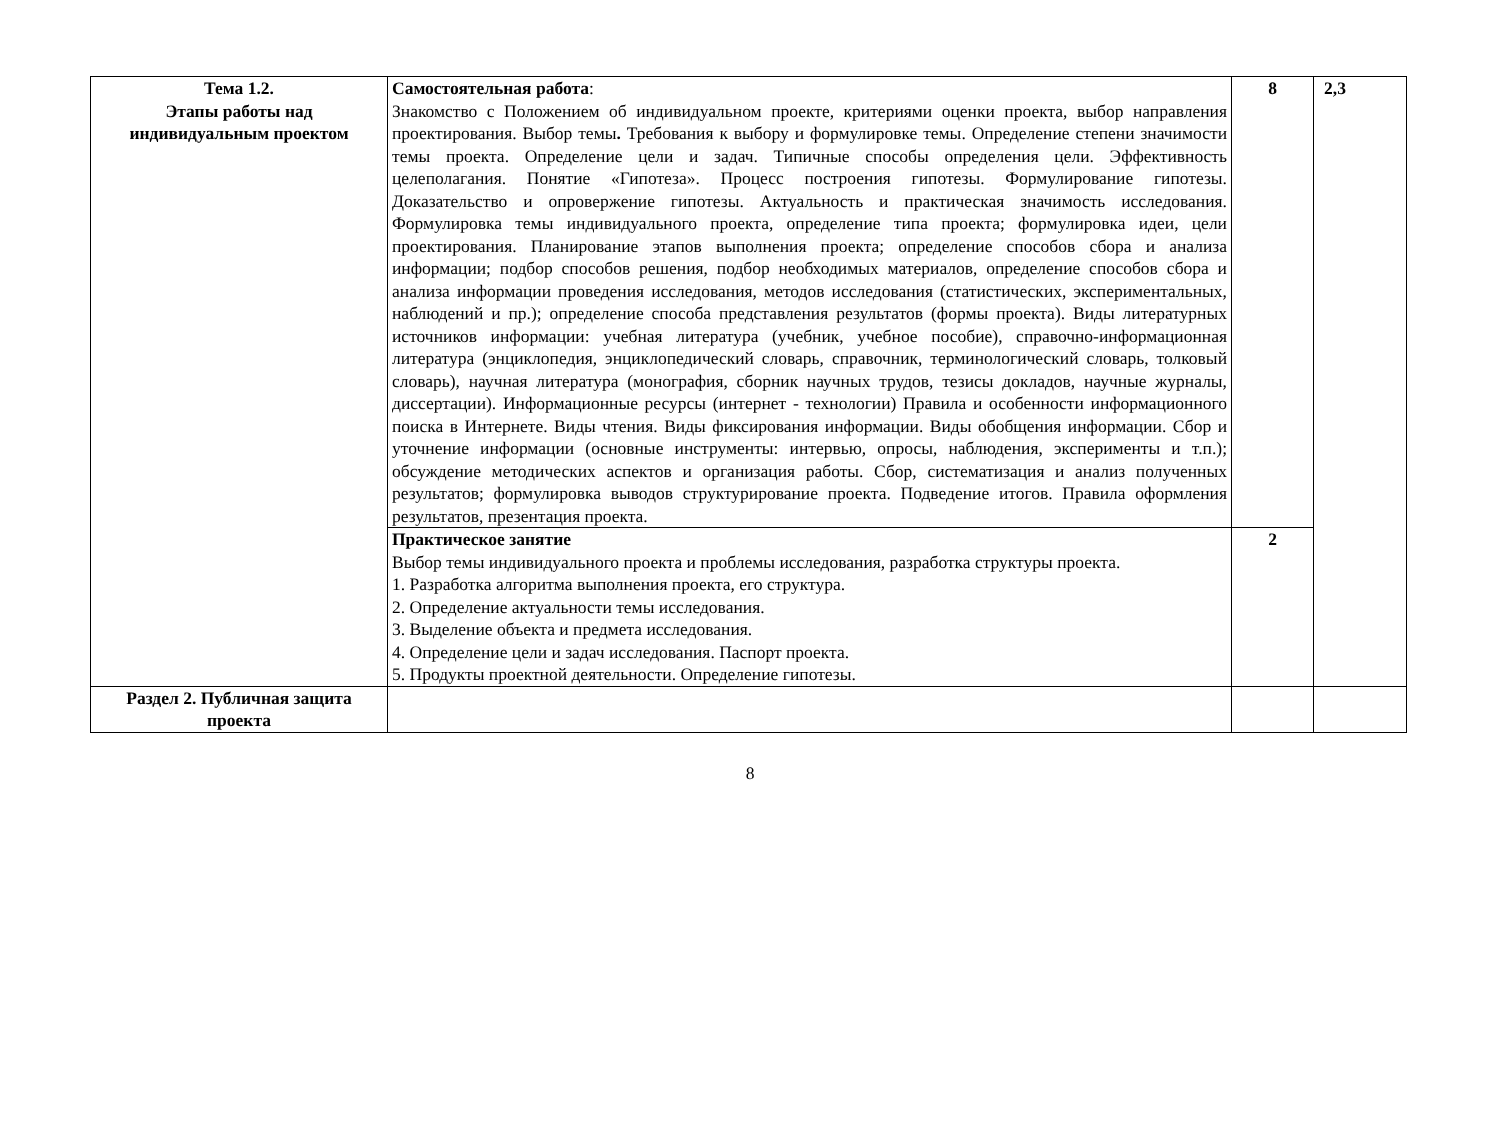| Тема 1.2. Этапы работы над индивидуальным проектом | Самостоятельная работа : Знакомство с Положением об индивидуальном проекте, критериями оценки проекта, выбор направления проектирования. Выбор темы . Требования к выбору и формулировке темы. Определение степени значимости темы проекта. Определение цели и задач. Типичные способы определения цели. Эффективность целеполагания. Понятие «Гипотеза». Процесс построения гипотезы. Формулирование гипотезы. Доказательство и опровержение гипотезы. Актуальность и практическая значимость исследования. Формулировка темы индивидуального проекта, определение типа проекта; формулировка идеи, цели проектирования. Планирование этапов выполнения проекта; определение способов сбора и анализа информации; подбор способов решения, подбор необходимых материалов, определение способов сбора и анализа информации проведения исследования, методов исследования (статистических, экспериментальных, наблюдений и пр.); определение способа представления результатов (формы проекта). Виды литературных источников информации: учебная литература (учебник, учебное пособие), справочно-информационная литература (энциклопедия, энциклопедический словарь, справочник, терминологический словарь, толковый словарь), научная литература (монография, сборник научных трудов, тезисы докладов, научные журналы, диссертации). Информационные ресурсы (интернет - технологии) Правила и особенности информационного поиска в Интернете. Виды чтения. Виды фиксирования информации. Виды обобщения информации. Сбор и уточнение информации (основные инструменты: интервью, опросы, наблюдения, эксперименты и т.п.); обсуждение методических аспектов и организация работы. Сбор, систематизация и анализ полученных результатов; формулировка выводов структурирование проекта. Подведение итогов. Правила оформления результатов, презентация проекта. | 8 | 2,3 |
| | Практическое занятие Выбор темы индивидуального проекта и проблемы исследования, разработка структуры проекта. 1. Разработка алгоритма выполнения проекта, его структура. 2. Определение актуальности темы исследования. 3. Выделение объекта и предмета исследования. 4. Определение цели и задач исследования. Паспорт проекта. 5. Продукты проектной деятельности. Определение гипотезы. | 2 | |
| Раздел 2. Публичная защита проекта | | | |
8